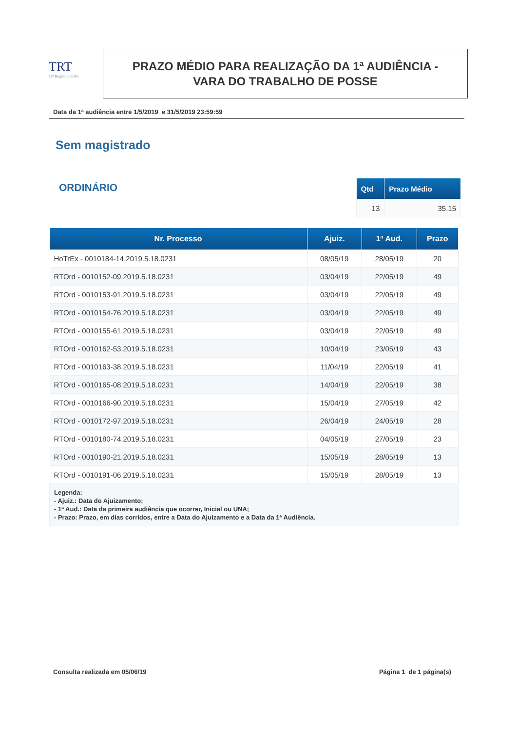TRT
18ª Região GOIÁS
PRAZO MÉDIO PARA REALIZAÇÃO DA 1ª AUDIÊNCIA -
VARA DO TRABALHO DE POSSE
Data da 1ª audiência entre 1/5/2019 e 31/5/2019 23:59:59
Sem magistrado
ORDINÁRIO
| Qtd | Prazo Médio |
| --- | --- |
| 13 | 35,15 |
| Nr. Processo | Ajuiz. | 1ª Aud. | Prazo |
| --- | --- | --- | --- |
| HoTrEx - 0010184-14.2019.5.18.0231 | 08/05/19 | 28/05/19 | 20 |
| RTOrd - 0010152-09.2019.5.18.0231 | 03/04/19 | 22/05/19 | 49 |
| RTOrd - 0010153-91.2019.5.18.0231 | 03/04/19 | 22/05/19 | 49 |
| RTOrd - 0010154-76.2019.5.18.0231 | 03/04/19 | 22/05/19 | 49 |
| RTOrd - 0010155-61.2019.5.18.0231 | 03/04/19 | 22/05/19 | 49 |
| RTOrd - 0010162-53.2019.5.18.0231 | 10/04/19 | 23/05/19 | 43 |
| RTOrd - 0010163-38.2019.5.18.0231 | 11/04/19 | 22/05/19 | 41 |
| RTOrd - 0010165-08.2019.5.18.0231 | 14/04/19 | 22/05/19 | 38 |
| RTOrd - 0010166-90.2019.5.18.0231 | 15/04/19 | 27/05/19 | 42 |
| RTOrd - 0010172-97.2019.5.18.0231 | 26/04/19 | 24/05/19 | 28 |
| RTOrd - 0010180-74.2019.5.18.0231 | 04/05/19 | 27/05/19 | 23 |
| RTOrd - 0010190-21.2019.5.18.0231 | 15/05/19 | 28/05/19 | 13 |
| RTOrd - 0010191-06.2019.5.18.0231 | 15/05/19 | 28/05/19 | 13 |
| Legenda: - Ajuiz.: Data do Ajuizamento; - 1ª Aud.: Data da primeira audiência que ocorrer, Inicial ou UNA; - Prazo: Prazo, em dias corridos, entre a Data do Ajuizamento e a Data da 1ª Audiência. | | | |
Consulta realizada em 05/06/19 Página 1 de 1 página(s)